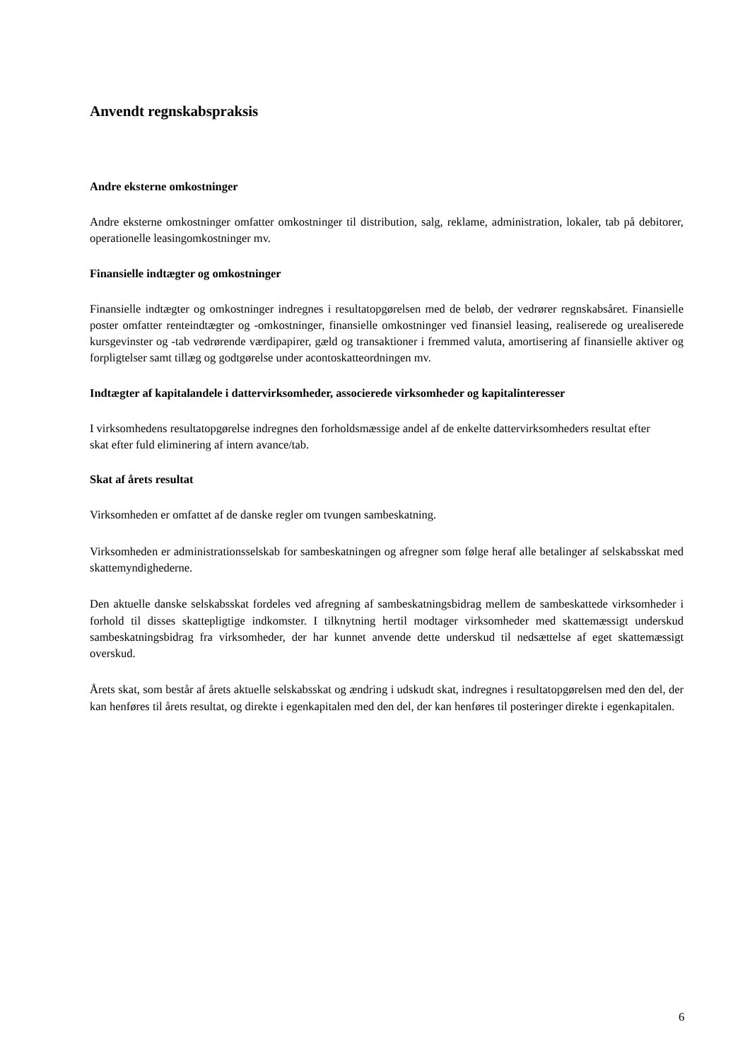Anvendt regnskabspraksis
Andre eksterne omkostninger
Andre eksterne omkostninger omfatter omkostninger til distribution, salg, reklame, administration, lokaler, tab på debitorer, operationelle leasingomkostninger mv.
Finansielle indtægter og omkostninger
Finansielle indtægter og omkostninger indregnes i resultatopgørelsen med de beløb, der vedrører regnskabsåret. Finansielle poster omfatter renteindtægter og -omkostninger, finansielle omkostninger ved finansiel leasing, realiserede og urealiserede kursgevinster og -tab vedrørende værdipapirer, gæld og transaktioner i fremmed valuta, amortisering af finansielle aktiver og forpligtelser samt tillæg og godtgørelse under acontoskatteordningen mv.
Indtægter af kapitalandele i dattervirksomheder, associerede virksomheder og kapitalinteresser
I virksomhedens resultatopgørelse indregnes den forholdsmæssige andel af de enkelte dattervirksomheders resultat efter skat efter fuld eliminering af intern avance/tab.
Skat af årets resultat
Virksomheden er omfattet af de danske regler om tvungen sambeskatning.
Virksomheden er administrationsselskab for sambeskatningen og afregner som følge heraf alle betalinger af selskabsskat med skattemyndighederne.
Den aktuelle danske selskabsskat fordeles ved afregning af sambeskatningsbidrag mellem de sambeskattede virksomheder i forhold til disses skattepligtige indkomster. I tilknytning hertil modtager virksomheder med skattemæssigt underskud sambeskatningsbidrag fra virksomheder, der har kunnet anvende dette underskud til nedsættelse af eget skattemæssigt overskud.
Årets skat, som består af årets aktuelle selskabsskat og ændring i udskudt skat, indregnes i resultatopgørelsen med den del, der kan henføres til årets resultat, og direkte i egenkapitalen med den del, der kan henføres til posteringer direkte i egenkapitalen.
6